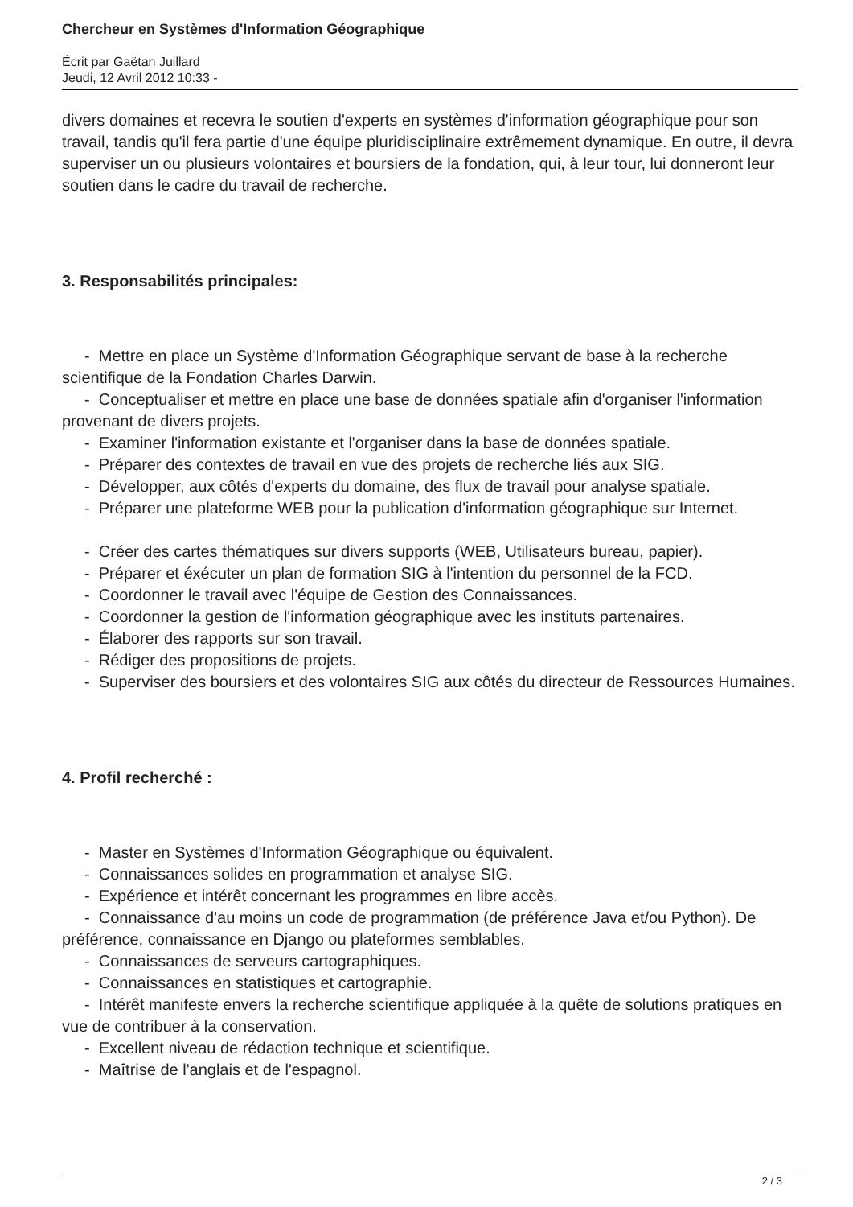Chercheur en Systèmes d'Information Géographique
Écrit par Gaëtan Juillard
Jeudi, 12 Avril 2012 10:33 -
divers domaines et recevra le soutien d'experts en systèmes d'information géographique pour son travail, tandis qu'il fera partie d'une équipe pluridisciplinaire extrêmement dynamique. En outre, il devra superviser un ou plusieurs volontaires et boursiers de la fondation, qui, à leur tour, lui donneront leur soutien dans le cadre du travail de recherche.
3. Responsabilités principales:
- Mettre en place un Système d'Information Géographique servant de base à la recherche scientifique de la Fondation Charles Darwin.
- Conceptualiser et mettre en place une base de données spatiale afin d'organiser l'information provenant de divers projets.
- Examiner l'information existante et l'organiser dans la base de données spatiale.
- Préparer des contextes de travail en vue des projets de recherche liés aux SIG.
- Développer, aux côtés d'experts du domaine, des flux de travail pour analyse spatiale.
- Préparer une plateforme WEB pour la publication d'information géographique sur Internet.
- Créer des cartes thématiques sur divers supports (WEB, Utilisateurs bureau, papier).
- Préparer et éxécuter un plan de formation SIG à l'intention du personnel de la FCD.
- Coordonner le travail avec l'équipe de Gestion des Connaissances.
- Coordonner la gestion de l'information géographique avec les instituts partenaires.
- Élaborer des rapports sur son travail.
- Rédiger des propositions de projets.
- Superviser des boursiers et des volontaires SIG aux côtés du directeur de Ressources Humaines.
4. Profil recherché :
- Master en Systèmes d'Information Géographique ou équivalent.
- Connaissances solides en programmation et analyse SIG.
- Expérience et intérêt concernant les programmes en libre accès.
- Connaissance d'au moins un code de programmation (de préférence Java et/ou Python). De préférence, connaissance en Django ou plateformes semblables.
- Connaissances de serveurs cartographiques.
- Connaissances en statistiques et cartographie.
- Intérêt manifeste envers la recherche scientifique appliquée à la quête de solutions pratiques en vue de contribuer à la conservation.
- Excellent niveau de rédaction technique et scientifique.
- Maîtrise de l'anglais et de l'espagnol.
2 / 3